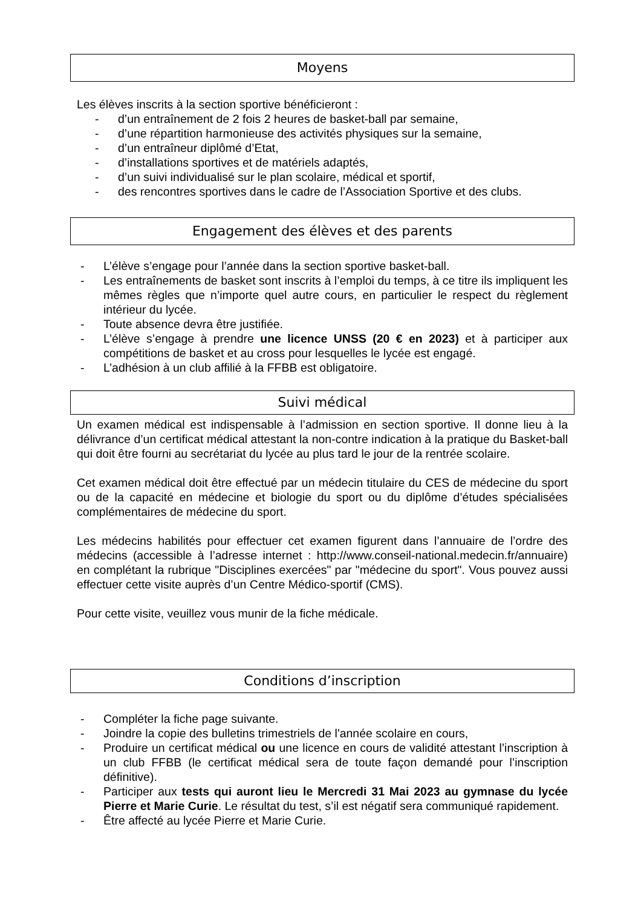Moyens
Les élèves inscrits à la section sportive bénéficieront :
- d’un entraînement de 2 fois 2 heures de basket-ball par semaine,
- d’une répartition harmonieuse des activités physiques sur la semaine,
- d’un entraîneur diplômé d’Etat,
- d’installations sportives et de matériels adaptés,
- d’un suivi individualisé sur le plan scolaire, médical et sportif,
- des rencontres sportives dans le cadre de l’Association Sportive et des clubs.
Engagement des élèves et des parents
- L’élève s’engage pour l’année dans la section sportive basket-ball.
- Les entraînements de basket sont inscrits à l’emploi du temps, à ce titre ils impliquent les mêmes règles que n’importe quel autre cours, en particulier le respect du règlement intérieur du lycée.
- Toute absence devra être justifiée.
- L’élève s’engage à prendre une licence UNSS (20 € en 2023) et à participer aux compétitions de basket et au cross pour lesquelles le lycée est engagé.
- L’adhésion à un club affilié à la FFBB est obligatoire.
Suivi médical
Un examen médical est indispensable à l’admission en section sportive. Il donne lieu à la délivrance d’un certificat médical attestant la non-contre indication à la pratique du Basket-ball qui doit être fourni au secrétariat du lycée au plus tard le jour de la rentrée scolaire.
Cet examen médical doit être effectué par un médecin titulaire du CES de médecine du sport ou de la capacité en médecine et biologie du sport ou du diplôme d’études spécialisées complémentaires de médecine du sport.
Les médecins habilités pour effectuer cet examen figurent dans l’annuaire de l’ordre des médecins (accessible à l’adresse internet : http://www.conseil-national.medecin.fr/annuaire) en complétant la rubrique "Disciplines exercées" par "médecine du sport". Vous pouvez aussi effectuer cette visite auprès d’un Centre Médico-sportif (CMS).
Pour cette visite, veuillez vous munir de la fiche médicale.
Conditions d’inscription
- Compléter la fiche page suivante.
- Joindre la copie des bulletins trimestriels de l'année scolaire en cours,
- Produire un certificat médical ou une licence en cours de validité attestant l’inscription à un club FFBB (le certificat médical sera de toute façon demandé pour l’inscription définitive).
- Participer aux tests qui auront lieu le Mercredi 31 Mai 2023 au gymnase du lycée Pierre et Marie Curie. Le résultat du test, s’il est négatif sera communiqué rapidement.
- Être affecté au lycée Pierre et Marie Curie.